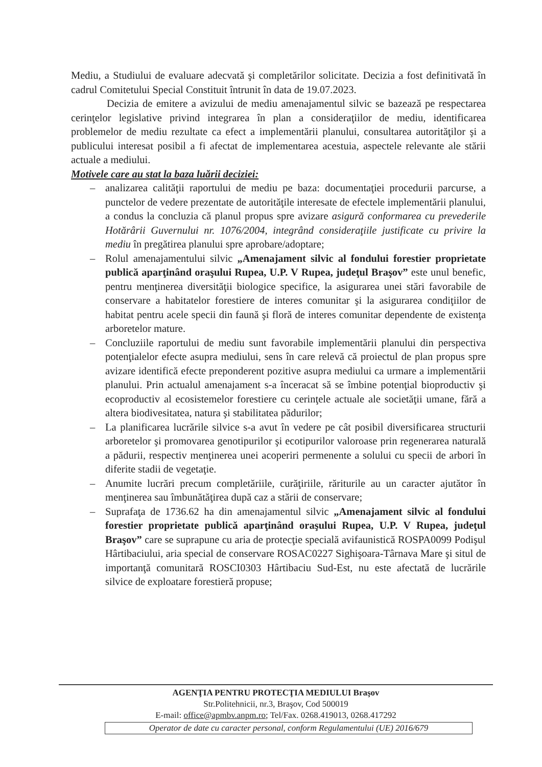Mediu, a Studiului de evaluare adecvată şi completărilor solicitate. Decizia a fost definitivată în cadrul Comitetului Special Constituit întrunit în data de 19.07.2023.
Decizia de emitere a avizului de mediu amenajamentul silvic se bazează pe respectarea cerinţelor legislative privind integrarea în plan a consideraţiilor de mediu, identificarea problemelor de mediu rezultate ca efect a implementării planului, consultarea autorităţilor şi a publicului interesat posibil a fi afectat de implementarea acestuia, aspectele relevante ale stării actuale a mediului.
Motivele care au stat la baza luării deciziei:
– analizarea calităţii raportului de mediu pe baza: documentaţiei procedurii parcurse, a punctelor de vedere prezentate de autorităţile interesate de efectele implementării planului, a condus la concluzia că planul propus spre avizare asigură conformarea cu prevederile Hotărârii Guvernului nr. 1076/2004, integrând consideraţiile justificate cu privire la mediu în pregătirea planului spre aprobare/adoptare;
– Rolul amenajamentului silvic „Amenajament silvic al fondului forestier proprietate publică aparţinând oraşului Rupea, U.P. V Rupea, judeţul Braşov” este unul benefic, pentru menţinerea diversităţii biologice specifice, la asigurarea unei stări favorabile de conservare a habitatelor forestiere de interes comunitar şi la asigurarea condiţiilor de habitat pentru acele specii din faună şi floră de interes comunitar dependente de existenţa arboretelor mature.
– Concluziile raportului de mediu sunt favorabile implementării planului din perspectiva potenţialelor efecte asupra mediului, sens în care relevă că proiectul de plan propus spre avizare identifică efecte preponderent pozitive asupra mediului ca urmare a implementării planului. Prin actualul amenajament s-a înceracat să se îmbine potenţial bioproductiv şi ecoproductiv al ecosistemelor forestiere cu cerinţele actuale ale societăţii umane, fără a altera biodivesitatea, natura şi stabilitatea pădurilor;
– La planificarea lucrările silvice s-a avut în vedere pe cât posibil diversificarea structurii arboretelor şi promovarea genotipurilor şi ecotipurilor valoroase prin regenerarea naturală a pădurii, respectiv menţinerea unei acoperiri permenente a solului cu specii de arbori în diferite stadii de vegetaţie.
– Anumite lucrări precum completăriile, curăţiriile, răriturile au un caracter ajutător în menţinerea sau îmbunătăţirea după caz a stării de conservare;
– Suprafaţa de 1736.62 ha din amenajamentul silvic „Amenajament silvic al fondului forestier proprietate publică aparţinând oraşului Rupea, U.P. V Rupea, judeţul Braşov” care se suprapune cu aria de protecţie specială avifaunistică ROSPA0099 Podişul Hârtibaciului, aria special de conservare ROSAC0227 Sighişoara-Târnava Mare şi situl de importanţă comunitară ROSCI0303 Hârtibaciu Sud-Est, nu este afectată de lucrările silvice de exploatare forestieră propuse;
AGENŢIA PENTRU PROTECŢIA MEDIULUI Braşov
Str.Politehnicii, nr.3, Braşov, Cod 500019
E-mail: office@apmbv.anpm.ro; Tel/Fax. 0268.419013, 0268.417292
Operator de date cu caracter personal, conform Regulamentului (UE) 2016/679